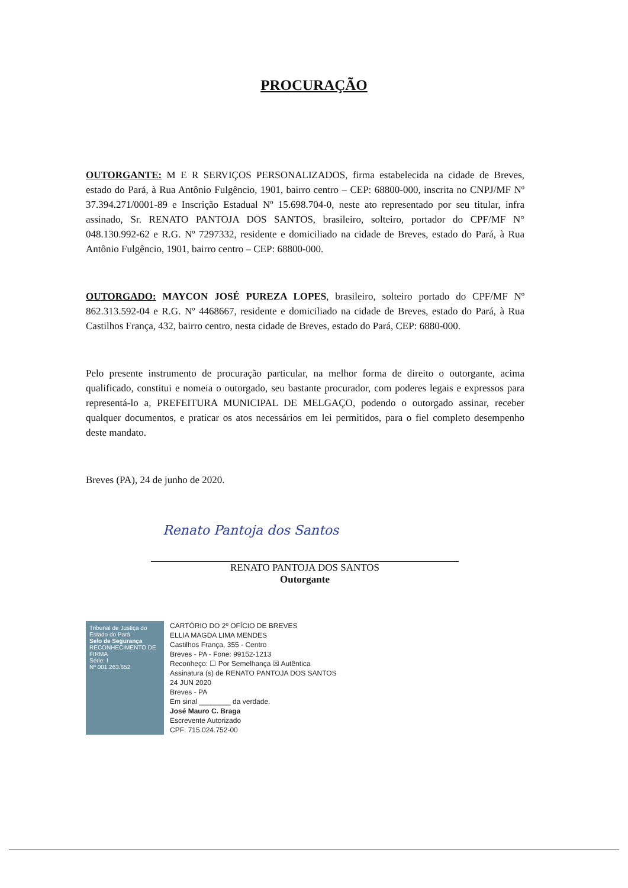PROCURAÇÃO
OUTORGANTE: M E R SERVIÇOS PERSONALIZADOS, firma estabelecida na cidade de Breves, estado do Pará, à Rua Antônio Fulgêncio, 1901, bairro centro – CEP: 68800-000, inscrita no CNPJ/MF Nº 37.394.271/0001-89 e Inscrição Estadual Nº 15.698.704-0, neste ato representado por seu titular, infra assinado, Sr. RENATO PANTOJA DOS SANTOS, brasileiro, solteiro, portador do CPF/MF N° 048.130.992-62 e R.G. Nº 7297332, residente e domiciliado na cidade de Breves, estado do Pará, à Rua Antônio Fulgêncio, 1901, bairro centro – CEP: 68800-000.
OUTORGADO: MAYCON JOSÉ PUREZA LOPES, brasileiro, solteiro portado do CPF/MF Nº 862.313.592-04 e R.G. Nº 4468667, residente e domiciliado na cidade de Breves, estado do Pará, à Rua Castilhos França, 432, bairro centro, nesta cidade de Breves, estado do Pará, CEP: 6880-000.
Pelo presente instrumento de procuração particular, na melhor forma de direito o outorgante, acima qualificado, constitui e nomeia o outorgado, seu bastante procurador, com poderes legais e expressos para representá-lo a, PREFEITURA MUNICIPAL DE MELGAÇO, podendo o outorgado assinar, receber qualquer documentos, e praticar os atos necessários em lei permitidos, para o fiel completo desempenho deste mandato.
Breves (PA), 24 de junho de 2020.
Renato Pantoja dos Santos
RENATO PANTOJA DOS SANTOS
Outorgante
Tribunal de Justiça do Estado do Pará
Selo de Segurança
RECONHECIMENTO DE FIRMA
Série: I
Nº 001.263.652
CARTÓRIO DO 2º OFÍCIO DE BREVES
ELLIA MAGDA LIMA MENDES
Castilhos França, 355 - Centro
Breves - PA - Fone: 99152-1213
Reconheço: ☐ Por Semelhança ☒ Autêntica
Assinatura (s) de RENATO PANTOJA DOS SANTOS
24 JUN 2020
Breves - PA
Em sinal ________ da verdade.
José Mauro C. Braga
Escrevente Autorizado
CPF: 715.024.752-00